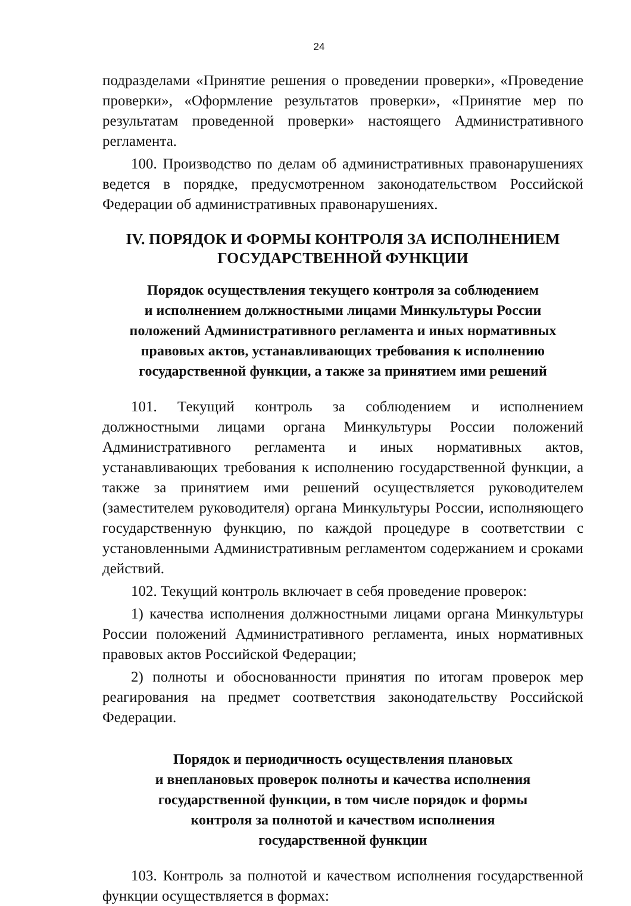24
подразделами «Принятие решения о проведении проверки», «Проведение проверки», «Оформление результатов проверки», «Принятие мер по результатам проведенной проверки» настоящего Административного регламента.
100. Производство по делам об административных правонарушениях ведется в порядке, предусмотренном законодательством Российской Федерации об административных правонарушениях.
IV. ПОРЯДОК И ФОРМЫ КОНТРОЛЯ ЗА ИСПОЛНЕНИЕМ
ГОСУДАРСТВЕННОЙ ФУНКЦИИ
Порядок осуществления текущего контроля за соблюдением
и исполнением должностными лицами Минкультуры России
положений Административного регламента и иных нормативных
правовых актов, устанавливающих требования к исполнению
государственной функции, а также за принятием ими решений
101. Текущий контроль за соблюдением и исполнением должностными лицами органа Минкультуры России положений Административного регламента и иных нормативных актов, устанавливающих требования к исполнению государственной функции, а также за принятием ими решений осуществляется руководителем (заместителем руководителя) органа Минкультуры России, исполняющего государственную функцию, по каждой процедуре в соответствии с установленными Административным регламентом содержанием и сроками действий.
102. Текущий контроль включает в себя проведение проверок:
1) качества исполнения должностными лицами органа Минкультуры России положений Административного регламента, иных нормативных правовых актов Российской Федерации;
2) полноты и обоснованности принятия по итогам проверок мер реагирования на предмет соответствия законодательству Российской Федерации.
Порядок и периодичность осуществления плановых
и внеплановых проверок полноты и качества исполнения
государственной функции, в том числе порядок и формы
контроля за полнотой и качеством исполнения
государственной функции
103. Контроль за полнотой и качеством исполнения государственной функции осуществляется в формах: